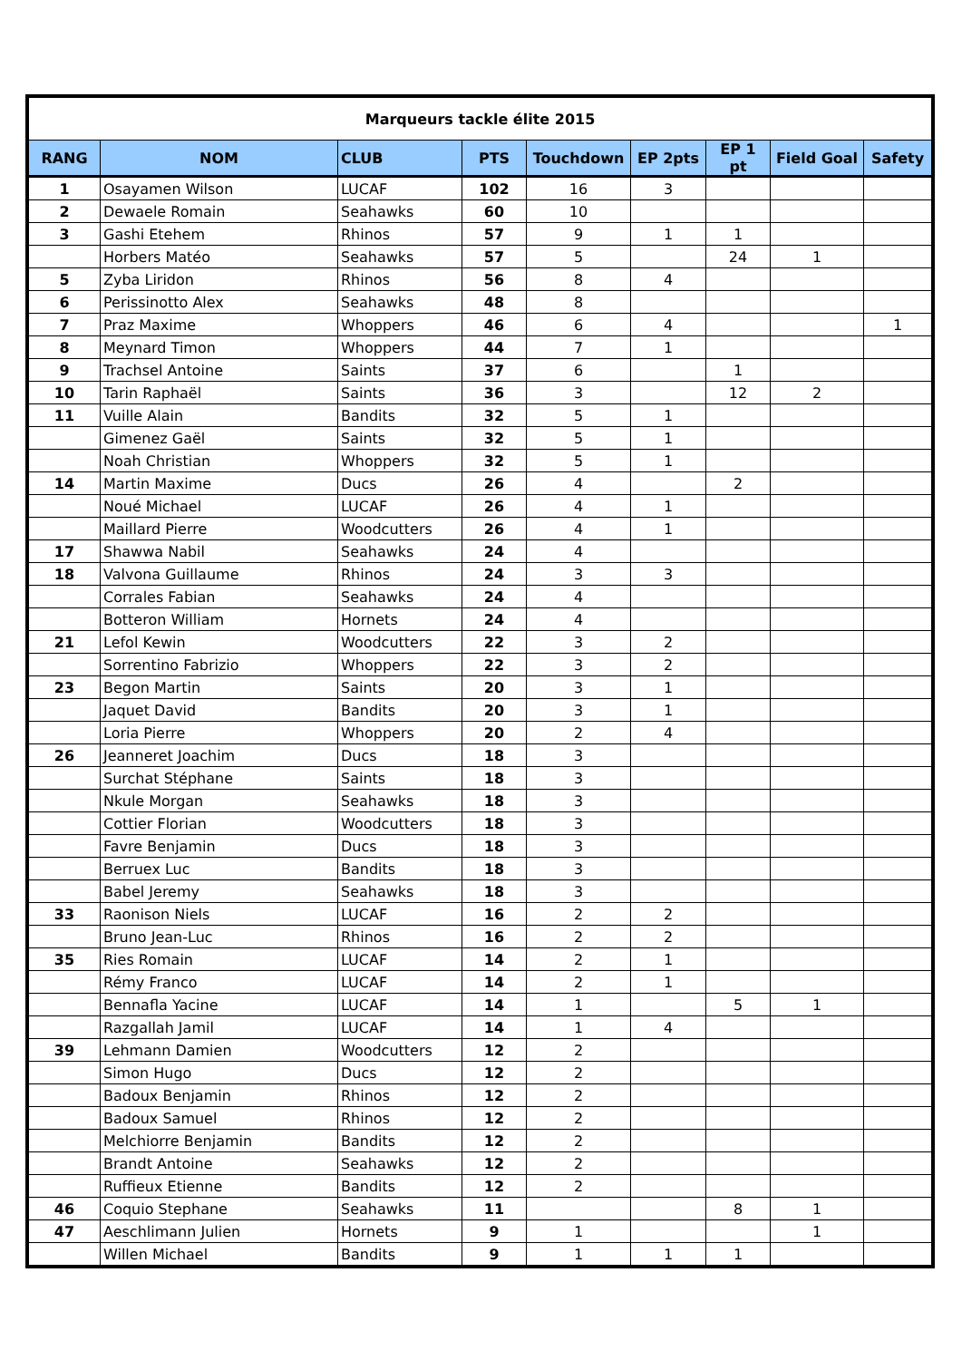| Marqueurs tackle élite 2015 | | | | | | | | |
| RANG | NOM | CLUB | PTS | Touchdown | EP 2pts | EP 1 pt | Field Goal | Safety |
| 1 | Osayamen Wilson | LUCAF | 102 | 16 | 3 | | | |
| 2 | Dewaele Romain | Seahawks | 60 | 10 | | | | |
| 3 | Gashi Etehem | Rhinos | 57 | 9 | 1 | 1 | | |
| | Horbers Matéo | Seahawks | 57 | 5 | | 24 | 1 | |
| 5 | Zyba Liridon | Rhinos | 56 | 8 | 4 | | | |
| 6 | Perissinotto Alex | Seahawks | 48 | 8 | | | | |
| 7 | Praz Maxime | Whoppers | 46 | 6 | 4 | | | 1 |
| 8 | Meynard Timon | Whoppers | 44 | 7 | 1 | | | |
| 9 | Trachsel Antoine | Saints | 37 | 6 | | 1 | | |
| 10 | Tarin Raphaël | Saints | 36 | 3 | | 12 | 2 | |
| 11 | Vuille Alain | Bandits | 32 | 5 | 1 | | | |
| | Gimenez Gaël | Saints | 32 | 5 | 1 | | | |
| | Noah Christian | Whoppers | 32 | 5 | 1 | | | |
| 14 | Martin Maxime | Ducs | 26 | 4 | | 2 | | |
| | Noué Michael | LUCAF | 26 | 4 | 1 | | | |
| | Maillard Pierre | Woodcutters | 26 | 4 | 1 | | | |
| 17 | Shawwa Nabil | Seahawks | 24 | 4 | | | | |
| 18 | Valvona Guillaume | Rhinos | 24 | 3 | 3 | | | |
| | Corrales Fabian | Seahawks | 24 | 4 | | | | |
| | Botteron William | Hornets | 24 | 4 | | | | |
| 21 | Lefol Kewin | Woodcutters | 22 | 3 | 2 | | | |
| | Sorrentino Fabrizio | Whoppers | 22 | 3 | 2 | | | |
| 23 | Begon Martin | Saints | 20 | 3 | 1 | | | |
| | Jaquet David | Bandits | 20 | 3 | 1 | | | |
| | Loria Pierre | Whoppers | 20 | 2 | 4 | | | |
| 26 | Jeanneret Joachim | Ducs | 18 | 3 | | | | |
| | Surchat Stéphane | Saints | 18 | 3 | | | | |
| | Nkule Morgan | Seahawks | 18 | 3 | | | | |
| | Cottier Florian | Woodcutters | 18 | 3 | | | | |
| | Favre Benjamin | Ducs | 18 | 3 | | | | |
| | Berruex Luc | Bandits | 18 | 3 | | | | |
| | Babel Jeremy | Seahawks | 18 | 3 | | | | |
| 33 | Raonison Niels | LUCAF | 16 | 2 | 2 | | | |
| | Bruno Jean-Luc | Rhinos | 16 | 2 | 2 | | | |
| 35 | Ries Romain | LUCAF | 14 | 2 | 1 | | | |
| | Rémy Franco | LUCAF | 14 | 2 | 1 | | | |
| | Bennafla Yacine | LUCAF | 14 | 1 | | 5 | 1 | |
| | Razgallah Jamil | LUCAF | 14 | 1 | 4 | | | |
| 39 | Lehmann Damien | Woodcutters | 12 | 2 | | | | |
| | Simon Hugo | Ducs | 12 | 2 | | | | |
| | Badoux Benjamin | Rhinos | 12 | 2 | | | | |
| | Badoux Samuel | Rhinos | 12 | 2 | | | | |
| | Melchiorre Benjamin | Bandits | 12 | 2 | | | | |
| | Brandt Antoine | Seahawks | 12 | 2 | | | | |
| | Ruffieux Etienne | Bandits | 12 | 2 | | | | |
| 46 | Coquio Stephane | Seahawks | 11 | | | 8 | 1 | |
| 47 | Aeschlimann Julien | Hornets | 9 | 1 | | | 1 | |
| | Willen Michael | Bandits | 9 | 1 | 1 | 1 | | |